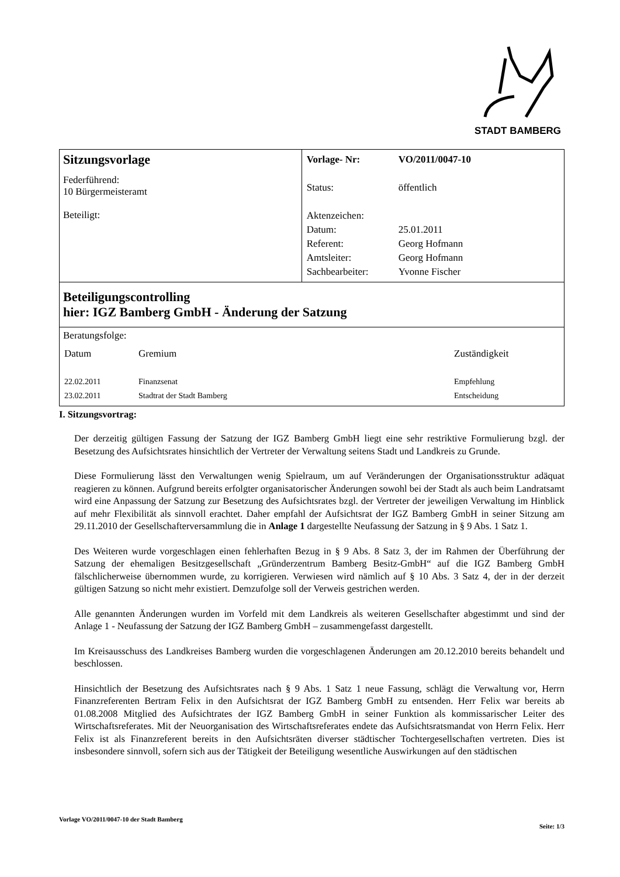STADT BAMBERG
| Sitzungsvorlage Federführend: 10 Bürgermeisteramt Beteiligt: | / Vorlage- Nr: / VO/2011/0047-10 / / Status: / öffentlich / / Aktenzeichen: / / / Datum: / 25.01.2011 / / Referent: / Georg Hofmann / / Amtsleiter: / Georg Hofmann / / Sachbearbeiter: / Yvonne Fischer / |
| Beteiligungscontrolling hier: IGZ Bamberg GmbH - Änderung der Satzung | |
| Beratungsfolge: / Datum / Gremium / Zuständigkeit / / 22.02.2011 / Finanzsenat / Empfehlung / / 23.02.2011 / Stadtrat der Stadt Bamberg / Entscheidung / | |
I. Sitzungsvortrag:
Der derzeitig gültigen Fassung der Satzung der IGZ Bamberg GmbH liegt eine sehr restriktive Formulierung bzgl. der Besetzung des Aufsichtsrates hinsichtlich der Vertreter der Verwaltung seitens Stadt und Landkreis zu Grunde.
Diese Formulierung lässt den Verwaltungen wenig Spielraum, um auf Veränderungen der Organisationsstruktur adäquat reagieren zu können. Aufgrund bereits erfolgter organisatorischer Änderungen sowohl bei der Stadt als auch beim Landratsamt wird eine Anpassung der Satzung zur Besetzung des Aufsichtsrates bzgl. der Vertreter der jeweiligen Verwaltung im Hinblick auf mehr Flexibilität als sinnvoll erachtet. Daher empfahl der Aufsichtsrat der IGZ Bamberg GmbH in seiner Sitzung am 29.11.2010 der Gesellschafterversammlung die in Anlage 1 dargestellte Neufassung der Satzung in § 9 Abs. 1 Satz 1.
Des Weiteren wurde vorgeschlagen einen fehlerhaften Bezug in § 9 Abs. 8 Satz 3, der im Rahmen der Überführung der Satzung der ehemaligen Besitzgesellschaft „Gründerzentrum Bamberg Besitz-GmbH“ auf die IGZ Bamberg GmbH fälschlicherweise übernommen wurde, zu korrigieren. Verwiesen wird nämlich auf § 10 Abs. 3 Satz 4, der in der derzeit gültigen Satzung so nicht mehr existiert. Demzufolge soll der Verweis gestrichen werden.
Alle genannten Änderungen wurden im Vorfeld mit dem Landkreis als weiteren Gesellschafter abgestimmt und sind der Anlage 1 - Neufassung der Satzung der IGZ Bamberg GmbH – zusammengefasst dargestellt.
Im Kreisausschuss des Landkreises Bamberg wurden die vorgeschlagenen Änderungen am 20.12.2010 bereits behandelt und beschlossen.
Hinsichtlich der Besetzung des Aufsichtsrates nach § 9 Abs. 1 Satz 1 neue Fassung, schlägt die Verwaltung vor, Herrn Finanzreferenten Bertram Felix in den Aufsichtsrat der IGZ Bamberg GmbH zu entsenden. Herr Felix war bereits ab 01.08.2008 Mitglied des Aufsichtrates der IGZ Bamberg GmbH in seiner Funktion als kommissarischer Leiter des Wirtschaftsreferates. Mit der Neuorganisation des Wirtschaftsreferates endete das Aufsichtsratsmandat von Herrn Felix. Herr Felix ist als Finanzreferent bereits in den Aufsichtsräten diverser städtischer Tochtergesellschaften vertreten. Dies ist insbesondere sinnvoll, sofern sich aus der Tätigkeit der Beteiligung wesentliche Auswirkungen auf den städtischen
Vorlage VO/2011/0047-10 der Stadt Bamberg Seite: 1/3